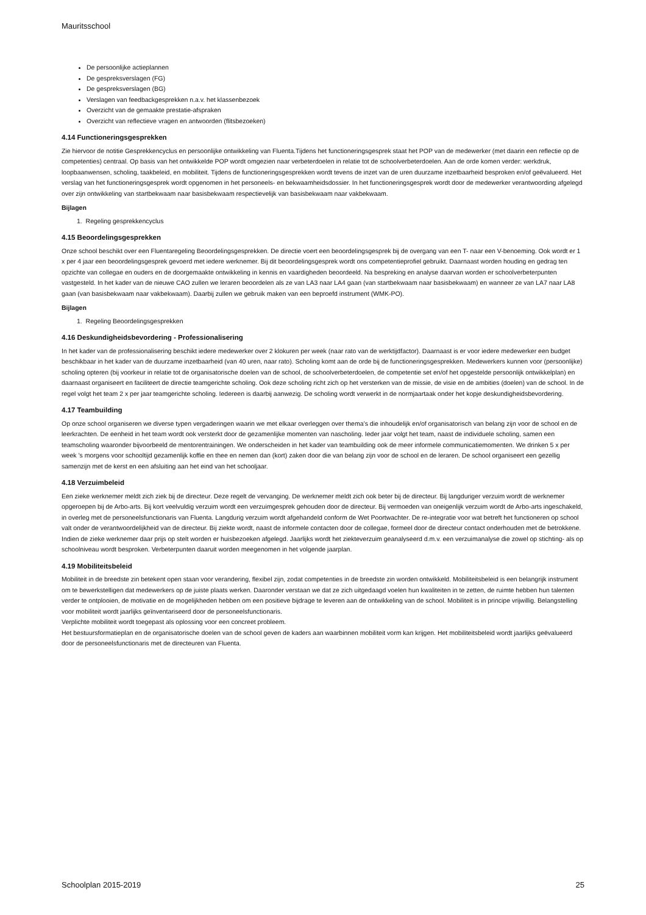Mauritsschool
De persoonlijke actieplannen
De gespreksverslagen (FG)
De gespreksverslagen (BG)
Verslagen van feedbackgesprekken n.a.v. het klassenbezoek
Overzicht van de gemaakte prestatie-afspraken
Overzicht van reflectieve vragen en antwoorden (flitsbezoeken)
4.14 Functioneringsgesprekken
Zie hiervoor de notitie Gesprekkencyclus en persoonlijke ontwikkeling van Fluenta.Tijdens het functioneringsgesprek staat het POP van de medewerker (met daarin een reflectie op de competenties) centraal. Op basis van het ontwikkelde POP wordt omgezien naar verbeterdoelen in relatie tot de schoolverbeterdoelen. Aan de orde komen verder: werkdruk, loopbaanwensen, scholing, taakbeleid, en mobiliteit. Tijdens de functioneringsgesprekken wordt tevens de inzet van de uren duurzame inzetbaarheid besproken en/of geëvalueerd. Het verslag van het functioneringsgesprek wordt opgenomen in het personeels- en bekwaamheidsdossier. In het functioneringsgesprek wordt door de medewerker verantwoording afgelegd over zijn ontwikkeling van startbekwaam naar basisbekwaam respectievelijk van basisbekwaam naar vakbekwaam.
Bijlagen
1. Regeling gesprekkencyclus
4.15 Beoordelingsgesprekken
Onze school beschikt over een Fluentaregeling Beoordelingsgesprekken. De directie voert een beoordelingsgesprek bij de overgang van een T- naar een V-benoeming. Ook wordt er 1 x per 4 jaar een beoordelingsgesprek gevoerd met iedere werknemer. Bij dit beoordelingsgesprek wordt ons competentieprofiel gebruikt. Daarnaast worden houding en gedrag ten opzichte van collegae en ouders en de doorgemaakte ontwikkeling in kennis en vaardigheden beoordeeld. Na bespreking en analyse daarvan worden er schoolverbeterpunten vastgesteld. In het kader van de nieuwe CAO zullen we leraren beoordelen als ze van LA3 naar LA4 gaan (van startbekwaam naar basisbekwaam) en wanneer ze van LA7 naar LA8 gaan (van basisbekwaam naar vakbekwaam). Daarbij zullen we gebruik maken van een beproefd instrument (WMK-PO).
Bijlagen
1. Regeling Beoordelingsgesprekken
4.16 Deskundigheidsbevordering - Professionalisering
In het kader van de professionalisering beschikt iedere medewerker over 2 klokuren per week (naar rato van de werktijdfactor). Daarnaast is er voor iedere medewerker een budget beschikbaar in het kader van de duurzame inzetbaarheid (van 40 uren, naar rato). Scholing komt aan de orde bij de functioneringsgesprekken. Medewerkers kunnen voor (persoonlijke) scholing opteren (bij voorkeur in relatie tot de organisatorische doelen van de school, de schoolverbeterdoelen, de competentie set en/of het opgestelde persoonlijk ontwikkelplan) en daarnaast organiseert en faciliteert de directie teamgerichte scholing. Ook deze scholing richt zich op het versterken van de missie, de visie en de ambities (doelen) van de school. In de regel volgt het team 2 x per jaar teamgerichte scholing. Iedereen is daarbij aanwezig. De scholing wordt verwerkt in de normjaartaak onder het kopje deskundigheidsbevordering.
4.17 Teambuilding
Op onze school organiseren we diverse typen vergaderingen waarin we met elkaar overleggen over thema’s die inhoudelijk en/of organisatorisch van belang zijn voor de school en de leerkrachten. De eenheid in het team wordt ook versterkt door de gezamenlijke momenten van nascholing. Ieder jaar volgt het team, naast de individuele scholing, samen een teamscholing waaronder bijvoorbeeld de mentorentrainingen. We onderscheiden in het kader van teambuilding ook de meer informele communicatiemomenten. We drinken 5 x per week ’s morgens voor schooltijd gezamenlijk koffie en thee en nemen dan (kort) zaken door die van belang zijn voor de school en de leraren. De school organiseert een gezellig samenzijn met de kerst en een afsluiting aan het eind van het schooljaar.
4.18 Verzuimbeleid
Een zieke werknemer meldt zich ziek bij de directeur. Deze regelt de vervanging. De werknemer meldt zich ook beter bij de directeur. Bij langduriger verzuim wordt de werknemer opgeroepen bij de Arbo-arts. Bij kort veelvuldig verzuim wordt een verzuimgesprek gehouden door de directeur. Bij vermoeden van oneigenlijk verzuim wordt de Arbo-arts ingeschakeld, in overleg met de personeelsfunctionaris van Fluenta. Langdurig verzuim wordt afgehandeld conform de Wet Poortwachter. De re-integratie voor wat betreft het functioneren op school valt onder de verantwoordelijkheid van de directeur. Bij ziekte wordt, naast de informele contacten door de collegae, formeel door de directeur contact onderhouden met de betrokkene. Indien de zieke werknemer daar prijs op stelt worden er huisbezoeken afgelegd. Jaarlijks wordt het ziekteverzuim geanalyseerd d.m.v. een verzuimanalyse die zowel op stichting- als op schoolniveau wordt besproken. Verbeterpunten daaruit worden meegenomen in het volgende jaarplan.
4.19 Mobiliteitsbeleid
Mobiliteit in de breedste zin betekent open staan voor verandering, flexibel zijn, zodat competenties in de breedste zin worden ontwikkeld. Mobiliteitsbeleid is een belangrijk instrument om te bewerkstelligen dat medewerkers op de juiste plaats werken. Daaronder verstaan we dat ze zich uitgedaagd voelen hun kwaliteiten in te zetten, de ruimte hebben hun talenten verder te ontplooien, de motivatie en de mogelijkheden hebben om een positieve bijdrage te leveren aan de ontwikkeling van de school. Mobiliteit is in principe vrijwillig. Belangstelling voor mobiliteit wordt jaarlijks geïnventariseerd door de personeelsfunctionaris.
Verplichte mobiliteit wordt toegepast als oplossing voor een concreet probleem.
Het bestuursformatieplan en de organisatorische doelen van de school geven de kaders aan waarbinnen mobiliteit vorm kan krijgen. Het mobiliteitsbeleid wordt jaarlijks geëvalueerd door de personeelsfunctionaris met de directeuren van Fluenta.
Schoolplan 2015-2019 25